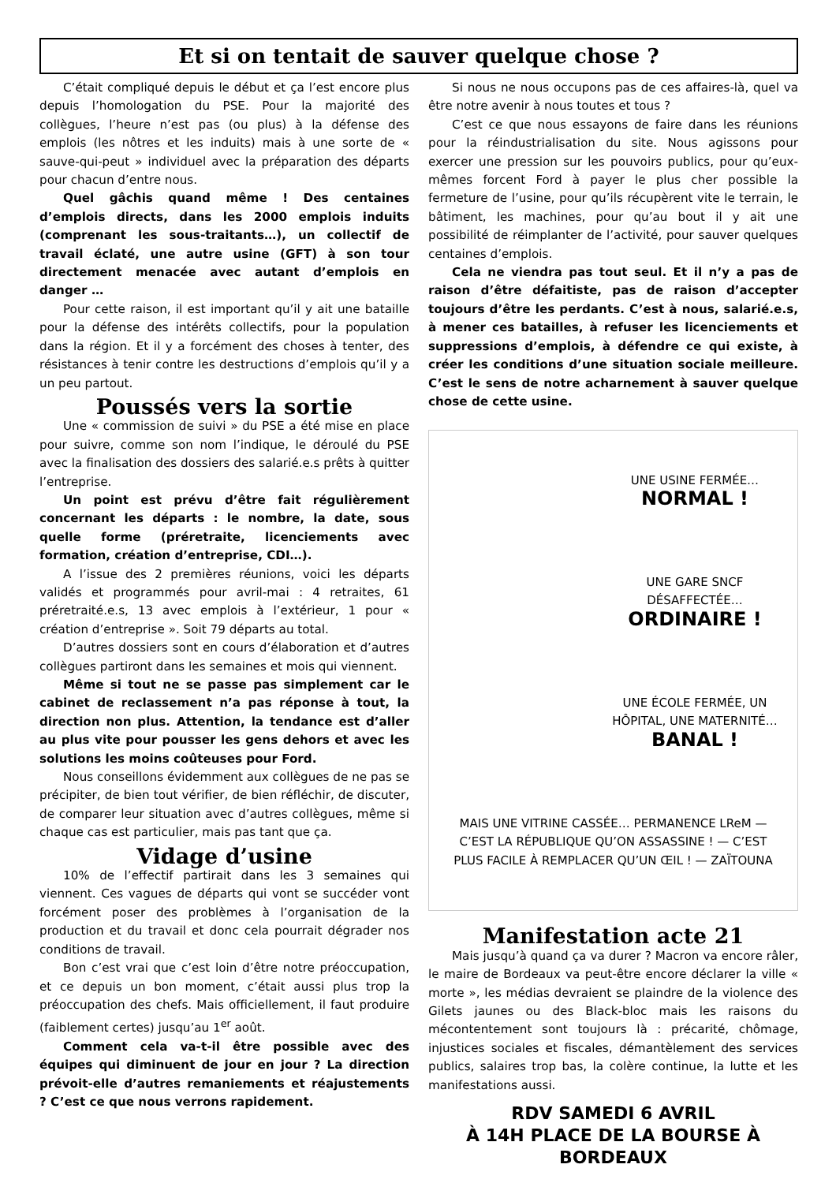Et si on tentait de sauver quelque chose ?
C’était compliqué depuis le début et ça l’est encore plus depuis l’homologation du PSE. Pour la majorité des collègues, l’heure n’est pas (ou plus) à la défense des emplois (les nôtres et les induits) mais à une sorte de « sauve-qui-peut » individuel avec la préparation des départs pour chacun d’entre nous.
Quel gâchis quand même ! Des centaines d’emplois directs, dans les 2000 emplois induits (comprenant les sous-traitants…), un collectif de travail éclaté, une autre usine (GFT) à son tour directement menacée avec autant d’emplois en danger …
Pour cette raison, il est important qu’il y ait une bataille pour la défense des intérêts collectifs, pour la population dans la région. Et il y a forcément des choses à tenter, des résistances à tenir contre les destructions d’emplois qu’il y a un peu partout.
Poussés vers la sortie
Une « commission de suivi » du PSE a été mise en place pour suivre, comme son nom l’indique, le déroulé du PSE avec la finalisation des dossiers des salarié.e.s prêts à quitter l’entreprise.
Un point est prévu d’être fait régulièrement concernant les départs : le nombre, la date, sous quelle forme (préretraite, licenciements avec formation, création d’entreprise, CDI…).
A l’issue des 2 premières réunions, voici les départs validés et programmés pour avril-mai : 4 retraites, 61 préretraité.e.s, 13 avec emplois à l’extérieur, 1 pour « création d’entreprise ». Soit 79 départs au total.
D’autres dossiers sont en cours d’élaboration et d’autres collègues partiront dans les semaines et mois qui viennent.
Même si tout ne se passe pas simplement car le cabinet de reclassement n’a pas réponse à tout, la direction non plus. Attention, la tendance est d’aller au plus vite pour pousser les gens dehors et avec les solutions les moins coûteuses pour Ford.
Nous conseillons évidemment aux collègues de ne pas se précipiter, de bien tout vérifier, de bien réfléchir, de discuter, de comparer leur situation avec d’autres collègues, même si chaque cas est particulier, mais pas tant que ça.
Vidage d’usine
10% de l’effectif partirait dans les 3 semaines qui viennent. Ces vagues de départs qui vont se succéder vont forcément poser des problèmes à l’organisation de la production et du travail et donc cela pourrait dégrader nos conditions de travail.
Bon c’est vrai que c’est loin d’être notre préoccupation, et ce depuis un bon moment, c’était aussi plus trop la préoccupation des chefs. Mais officiellement, il faut produire (faiblement certes) jusqu’au 1<sup>er</sup> août.
Comment cela va-t-il être possible avec des équipes qui diminuent de jour en jour ? La direction prévoit-elle d’autres remaniements et réajustements ? C’est ce que nous verrons rapidement.
Si nous ne nous occupons pas de ces affaires-là, quel va être notre avenir à nous toutes et tous ?
C’est ce que nous essayons de faire dans les réunions pour la réindustrialisation du site. Nous agissons pour exercer une pression sur les pouvoirs publics, pour qu’eux-mêmes forcent Ford à payer le plus cher possible la fermeture de l’usine, pour qu’ils récupèrent vite le terrain, le bâtiment, les machines, pour qu’au bout il y ait une possibilité de réimplanter de l’activité, pour sauver quelques centaines d’emplois.
Cela ne viendra pas tout seul. Et il n’y a pas de raison d’être défaitiste, pas de raison d’accepter toujours d’être les perdants. C’est à nous, salarié.e.s, à mener ces batailles, à refuser les licenciements et suppressions d’emplois, à défendre ce qui existe, à créer les conditions d’une situation sociale meilleure. C’est le sens de notre acharnement à sauver quelque chose de cette usine.
UNE USINE FERMÉE…
NORMAL !
UNE GARE SNCF DÉSAFFECTÉE…
ORDINAIRE !
UNE ÉCOLE FERMÉE, UN HÔPITAL, UNE MATERNITÉ…
BANAL !
MAIS UNE VITRINE CASSÉE… PERMANENCE LReM — C’EST LA RÉPUBLIQUE QU’ON ASSASSINE ! — C’EST PLUS FACILE À REMPLACER QU’UN ŒIL ! — ZAÏTOUNA
Manifestation acte 21
Mais jusqu’à quand ça va durer ? Macron va encore râler, le maire de Bordeaux va peut-être encore déclarer la ville « morte », les médias devraient se plaindre de la violence des Gilets jaunes ou des Black-bloc mais les raisons du mécontentement sont toujours là : précarité, chômage, injustices sociales et fiscales, démantèlement des services publics, salaires trop bas, la colère continue, la lutte et les manifestations aussi.
RDV SAMEDI 6 AVRIL
À 14H PLACE DE LA BOURSE À BORDEAUX